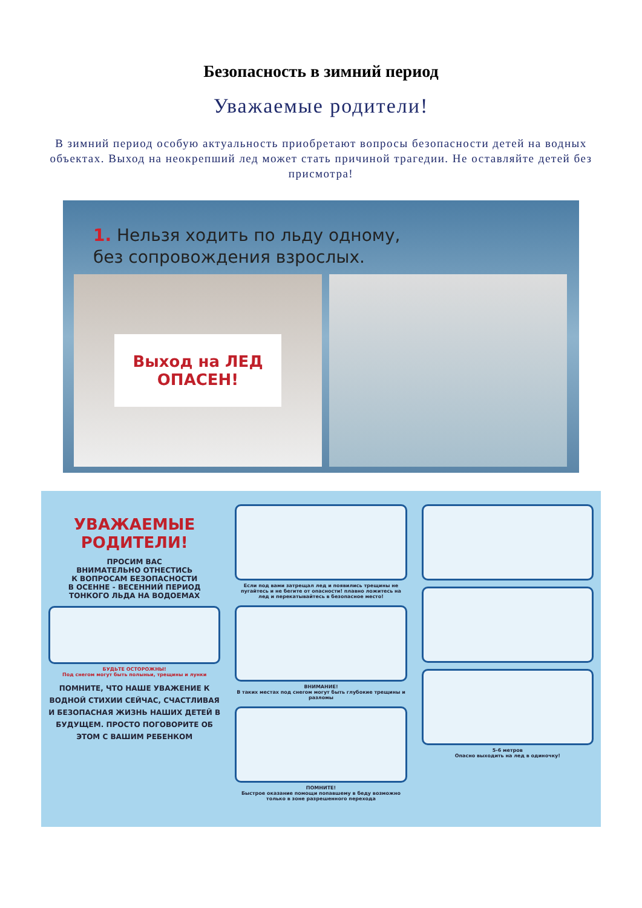Безопасность в зимний период
Уважаемые родители!
В зимний период особую актуальность приобретают вопросы безопасности детей на водных объектах. Выход на неокрепший лед может стать причиной трагедии. Не оставляйте детей без присмотра!
1. Нельзя ходить по льду одному,
без сопровождения взрослых.
Выход на ЛЕД
ОПАСЕН!
УВАЖАЕМЫЕ
РОДИТЕЛИ!
ПРОСИМ ВАС
ВНИМАТЕЛЬНО ОТНЕСТИСЬ
К ВОПРОСАМ БЕЗОПАСНОСТИ
В ОСЕННЕ - ВЕСЕННИЙ ПЕРИОД
ТОНКОГО ЛЬДА НА ВОДОЕМАХ
БУДЬТЕ ОСТОРОЖНЫ!
Под снегом могут быть полыньи, трещины и лунки
ПОМНИТЕ, ЧТО НАШЕ УВАЖЕНИЕ К ВОДНОЙ СТИХИИ СЕЙЧАС, СЧАСТЛИВАЯ И БЕЗОПАСНАЯ ЖИЗНЬ НАШИХ ДЕТЕЙ В БУДУЩЕМ. ПРОСТО ПОГОВОРИТЕ ОБ ЭТОМ С ВАШИМ РЕБЕНКОМ
Если под вами затрещал лед и появились трещины не пугайтесь и не бегите от опасности! плавно ложитесь на лед и перекатывайтесь в безопасное место!
ВНИМАНИЕ!
В таких местах под снегом могут быть глубокие трещины и разломы
ПОМНИТЕ!
Быстрое оказание помощи попавшему в беду возможно только в зоне разрешенного перехода
5-6 метров
Опасно выходить на лед в одиночку!